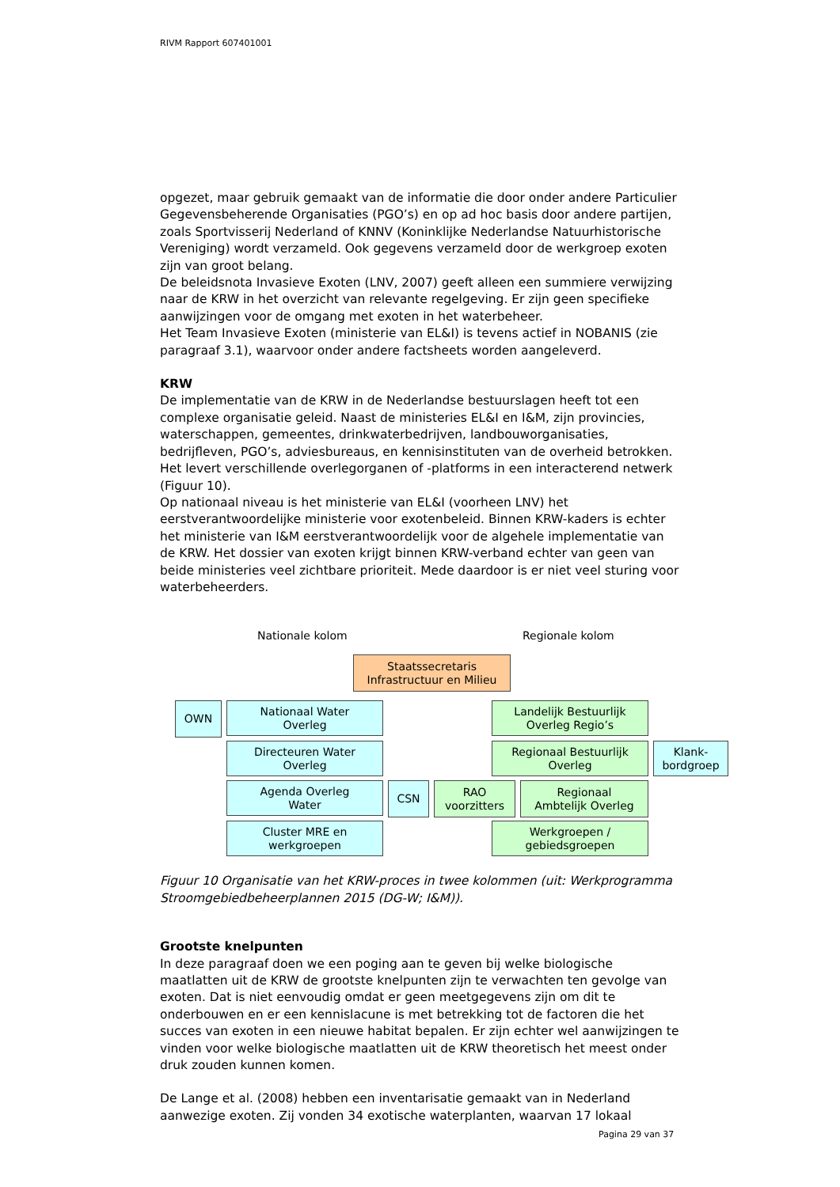RIVM Rapport 607401001
opgezet, maar gebruik gemaakt van de informatie die door onder andere Particulier Gegevensbeherende Organisaties (PGO’s) en op ad hoc basis door andere partijen, zoals Sportvisserij Nederland of KNNV (Koninklijke Nederlandse Natuurhistorische Vereniging) wordt verzameld. Ook gegevens verzameld door de werkgroep exoten zijn van groot belang.
De beleidsnota Invasieve Exoten (LNV, 2007) geeft alleen een summiere verwijzing naar de KRW in het overzicht van relevante regelgeving. Er zijn geen specifieke aanwijzingen voor de omgang met exoten in het waterbeheer.
Het Team Invasieve Exoten (ministerie van EL&I) is tevens actief in NOBANIS (zie paragraaf 3.1), waarvoor onder andere factsheets worden aangeleverd.
KRW
De implementatie van de KRW in de Nederlandse bestuurslagen heeft tot een complexe organisatie geleid. Naast de ministeries EL&I en I&M, zijn provincies, waterschappen, gemeentes, drinkwaterbedrijven, landbouworganisaties, bedrijfleven, PGO’s, adviesbureaus, en kennisinstituten van de overheid betrokken. Het levert verschillende overlegorganen of -platforms in een interacterend netwerk (Figuur 10).
Op nationaal niveau is het ministerie van EL&I (voorheen LNV) het eerstverantwoordelijke ministerie voor exotenbeleid. Binnen KRW-kaders is echter het ministerie van I&M eerstverantwoordelijk voor de algehele implementatie van de KRW. Het dossier van exoten krijgt binnen KRW-verband echter van geen van beide ministeries veel zichtbare prioriteit. Mede daardoor is er niet veel sturing voor waterbeheerders.
Nationale kolom Regionale kolom
Staatssecretaris
Infrastructuur en Milieu
OWN
Nationaal Water
Overleg
Landelijk Bestuurlijk
Overleg Regio’s
Directeuren Water
Overleg
Regionaal Bestuurlijk
Overleg
Klank-
bordgroep
Agenda Overleg
Water
CSN
RAO
voorzitters
Regionaal
Ambtelijk Overleg
Cluster MRE en
werkgroepen
Werkgroepen /
gebiedsgroepen
Figuur 10 Organisatie van het KRW-proces in twee kolommen (uit: Werkprogramma Stroomgebiedbeheerplannen 2015 (DG-W; I&M)).
Grootste knelpunten
In deze paragraaf doen we een poging aan te geven bij welke biologische maatlatten uit de KRW de grootste knelpunten zijn te verwachten ten gevolge van exoten. Dat is niet eenvoudig omdat er geen meetgegevens zijn om dit te onderbouwen en er een kennislacune is met betrekking tot de factoren die het succes van exoten in een nieuwe habitat bepalen. Er zijn echter wel aanwijzingen te vinden voor welke biologische maatlatten uit de KRW theoretisch het meest onder druk zouden kunnen komen.
De Lange et al. (2008) hebben een inventarisatie gemaakt van in Nederland aanwezige exoten. Zij vonden 34 exotische waterplanten, waarvan 17 lokaal
Pagina 29 van 37